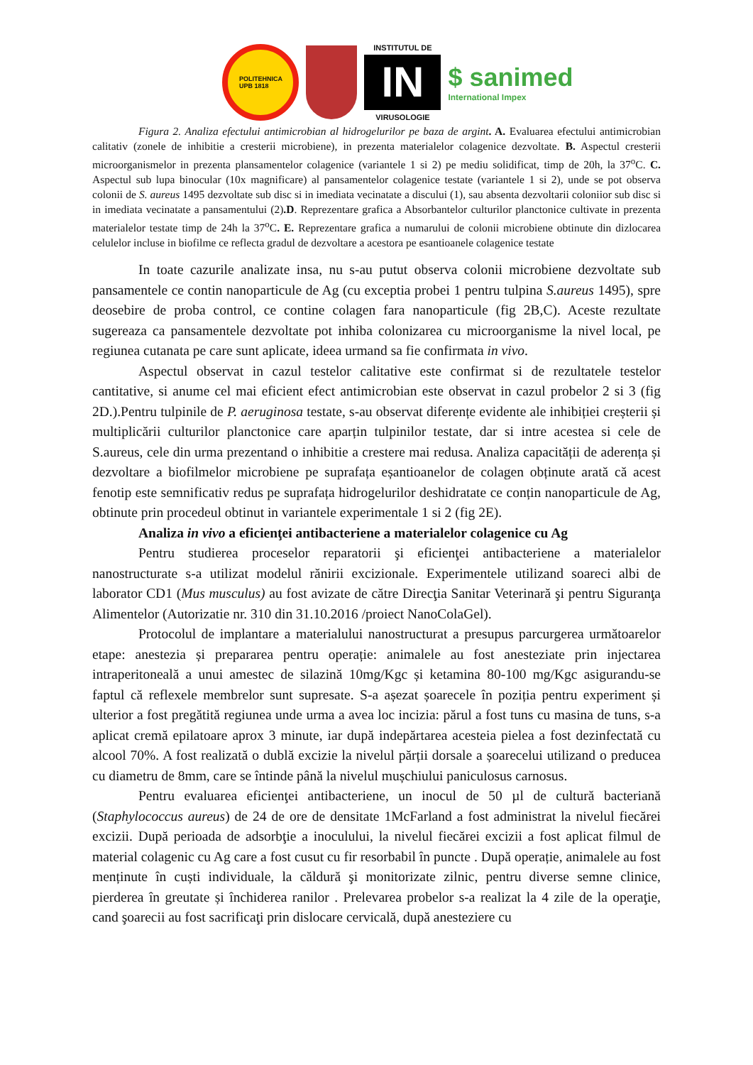POLITEHNICA
UPB 1818
INSTITUTUL DE
IN
VIRUSOLOGIE
$ sanimed
International Impex
Figura 2. Analiza efectului antimicrobian al hidrogelurilor pe baza de argint. A. Evaluarea efectului antimicrobian calitativ (zonele de inhibitie a cresterii microbiene), in prezenta materialelor colagenice dezvoltate. B. Aspectul cresterii microorganismelor in prezenta plansamentelor colagenice (variantele 1 si 2) pe mediu solidificat, timp de 20h, la 37<sup>o</sup>C. C. Aspectul sub lupa binocular (10x magnificare) al pansamentelor colagenice testate (variantele 1 si 2), unde se pot observa colonii de S. aureus 1495 dezvoltate sub disc si in imediata vecinatate a discului (1), sau absenta dezvoltarii coloniior sub disc si in imediata vecinatate a pansamentului (2).D. Reprezentare grafica a Absorbantelor culturilor planctonice cultivate in prezenta materialelor testate timp de 24h la 37<sup>o</sup>C. E. Reprezentare grafica a numarului de colonii microbiene obtinute din dizlocarea celulelor incluse in biofilme ce reflecta gradul de dezvoltare a acestora pe esantioanele colagenice testate
In toate cazurile analizate insa, nu s-au putut observa colonii microbiene dezvoltate sub pansamentele ce contin nanoparticule de Ag (cu exceptia probei 1 pentru tulpina S.aureus 1495), spre deosebire de proba control, ce contine colagen fara nanoparticule (fig 2B,C). Aceste rezultate sugereaza ca pansamentele dezvoltate pot inhiba colonizarea cu microorganisme la nivel local, pe regiunea cutanata pe care sunt aplicate, ideea urmand sa fie confirmata in vivo.
Aspectul observat in cazul testelor calitative este confirmat si de rezultatele testelor cantitative, si anume cel mai eficient efect antimicrobian este observat in cazul probelor 2 si 3 (fig 2D.).Pentru tulpinile de P. aeruginosa testate, s-au observat diferențe evidente ale inhibiției creșterii și multiplicării culturilor planctonice care aparțin tulpinilor testate, dar si intre acestea si cele de S.aureus, cele din urma prezentand o inhibitie a crestere mai redusa. Analiza capacității de aderența și dezvoltare a biofilmelor microbiene pe suprafața eșantioanelor de colagen obținute arată că acest fenotip este semnificativ redus pe suprafața hidrogelurilor deshidratate ce conțin nanoparticule de Ag, obtinute prin procedeul obtinut in variantele experimentale 1 si 2 (fig 2E).
Analiza in vivo a eficienţei antibacteriene a materialelor colagenice cu Ag
Pentru studierea proceselor reparatorii şi eficienţei antibacteriene a materialelor nanostructurate s-a utilizat modelul rănirii excizionale. Experimentele utilizand soareci albi de laborator CD1 (Mus musculus) au fost avizate de către Direcţia Sanitar Veterinară şi pentru Siguranţa Alimentelor (Autorizatie nr. 310 din 31.10.2016 /proiect NanoColaGel).
Protocolul de implantare a materialului nanostructurat a presupus parcurgerea următoarelor etape: anestezia și prepararea pentru operație: animalele au fost anesteziate prin injectarea intraperitoneală a unui amestec de silazină 10mg/Kgc și ketamina 80-100 mg/Kgc asigurandu-se faptul că reflexele membrelor sunt supresate. S-a așezat șoarecele în poziția pentru experiment și ulterior a fost pregătită regiunea unde urma a avea loc incizia: părul a fost tuns cu masina de tuns, s-a aplicat cremă epilatoare aprox 3 minute, iar după indepărtarea acesteia pielea a fost dezinfectată cu alcool 70%. A fost realizată o dublă excizie la nivelul părții dorsale a șoarecelui utilizand o preducea cu diametru de 8mm, care se întinde până la nivelul mușchiului paniculosus carnosus.
Pentru evaluarea eficienţei antibacteriene, un inocul de 50 µl de cultură bacteriană (Staphylococcus aureus) de 24 de ore de densitate 1McFarland a fost administrat la nivelul fiecărei excizii. După perioada de adsorbţie a inoculului, la nivelul fiecărei excizii a fost aplicat filmul de material colagenic cu Ag care a fost cusut cu fir resorbabil în puncte . După operație, animalele au fost menținute în cuști individuale, la căldură şi monitorizate zilnic, pentru diverse semne clinice, pierderea în greutate și închiderea ranilor . Prelevarea probelor s-a realizat la 4 zile de la operaţie, cand şoarecii au fost sacrificaţi prin dislocare cervicală, după anesteziere cu